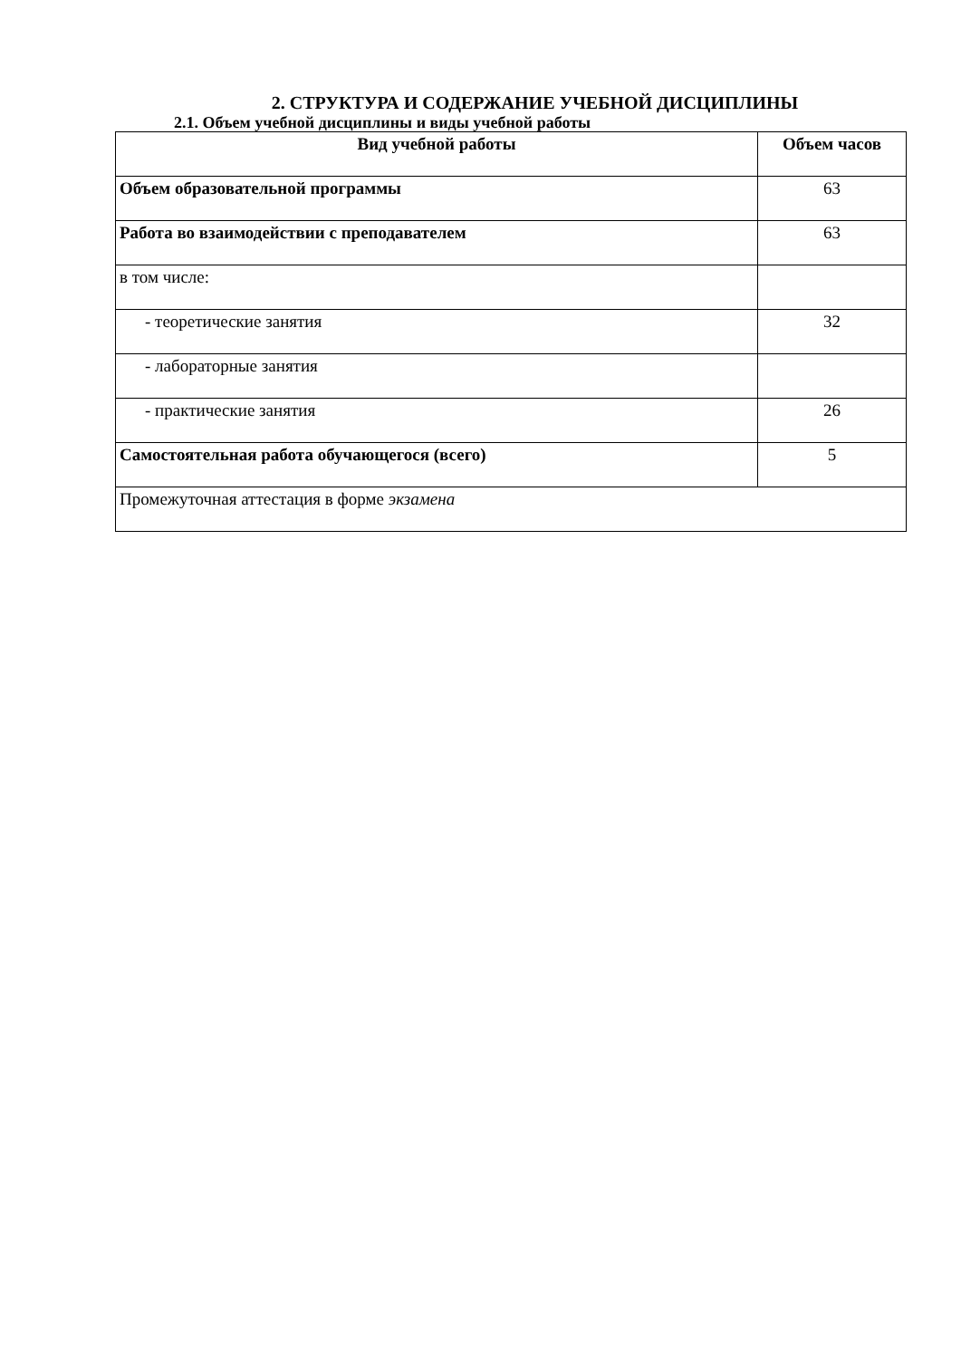2. СТРУКТУРА И СОДЕРЖАНИЕ УЧЕБНОЙ ДИСЦИПЛИНЫ
2.1. Объем учебной дисциплины и виды учебной работы
| Вид учебной работы | Объем часов |
| --- | --- |
| Объем образовательной программы | 63 |
| Работа во взаимодействии с преподавателем | 63 |
| в том числе: | |
| - теоретические занятия | 32 |
| - лабораторные занятия | |
| - практические занятия | 26 |
| Самостоятельная работа обучающегося (всего) | 5 |
| Промежуточная аттестация в форме экзамена | |